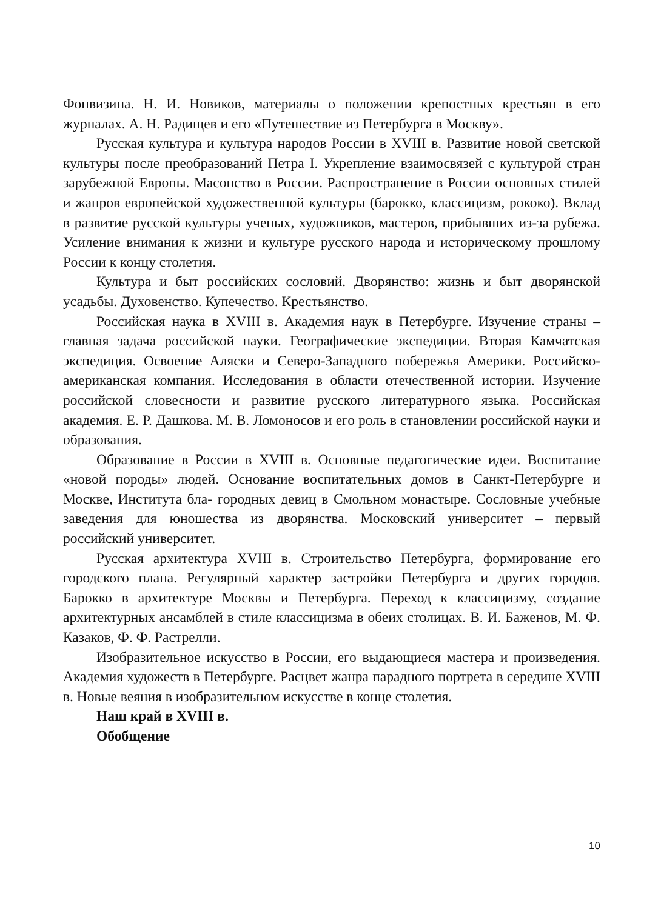Фонвизина. Н. И. Новиков, материалы о положении крепостных крестьян в его журналах. А. Н. Радищев и его «Путешествие из Петербурга в Москву».
Русская культура и культура народов России в XVIII в. Развитие новой светской культуры после преобразований Петра I. Укрепление взаимосвязей с культурой стран зарубежной Европы. Масонство в России. Распространение в России основных стилей и жанров европейской художественной культуры (барокко, классицизм, рококо). Вклад в развитие русской культуры ученых, художников, мастеров, прибывших из-за рубежа. Усиление внимания к жизни и культуре русского народа и историческому прошлому России к концу столетия.
Культура и быт российских сословий. Дворянство: жизнь и быт дворянской усадьбы. Духовенство. Купечество. Крестьянство.
Российская наука в XVIII в. Академия наук в Петербурге. Изучение страны – главная задача российской науки. Географические экспедиции. Вторая Камчатская экспедиция. Освоение Аляски и Северо-Западного побережья Америки. Российско-американская компания. Исследования в области отечественной истории. Изучение российской словесности и развитие русского литературного языка. Российская академия. Е. Р. Дашкова. М. В. Ломоносов и его роль в становлении российской науки и образования.
Образование в России в XVIII в. Основные педагогические идеи. Воспитание «новой породы» людей. Основание воспитательных домов в Санкт-Петербурге и Москве, Института бла- городных девиц в Смольном монастыре. Сословные учебные заведения для юношества из дворянства. Московский университет – первый российский университет.
Русская архитектура XVIII в. Строительство Петербурга, формирование его городского плана. Регулярный характер застройки Петербурга и других городов. Барокко в архитектуре Москвы и Петербурга. Переход к классицизму, создание архитектурных ансамблей в стиле классицизма в обеих столицах. В. И. Баженов, М. Ф. Казаков, Ф. Ф. Растрелли.
Изобразительное искусство в России, его выдающиеся мастера и произведения. Академия художеств в Петербурге. Расцвет жанра парадного портрета в середине XVIII в. Новые веяния в изобразительном искусстве в конце столетия.
Наш край в XVIII в.
Обобщение
10